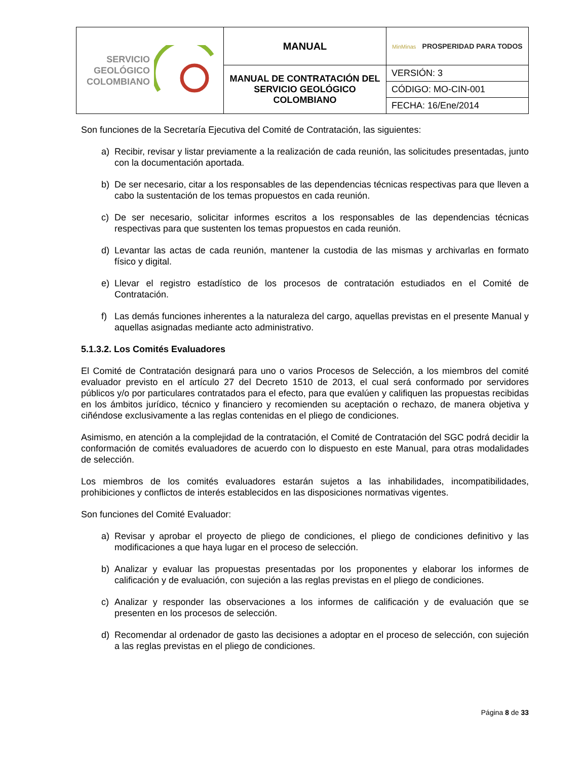| SERVICIO GEOLÓGICO COLOMBIANO | MANUAL | MinMinas PROSPERIDAD PARA TODOS |
| | MANUAL DE CONTRATACIÓN DEL SERVICIO GEOLÓGICO COLOMBIANO | VERSIÓN: 3 |
| | | CÓDIGO: MO-CIN-001 |
| | | FECHA: 16/Ene/2014 |
Son funciones de la Secretaría Ejecutiva del Comité de Contratación, las siguientes:
a) Recibir, revisar y listar previamente a la realización de cada reunión, las solicitudes presentadas, junto con la documentación aportada.
b) De ser necesario, citar a los responsables de las dependencias técnicas respectivas para que lleven a cabo la sustentación de los temas propuestos en cada reunión.
c) De ser necesario, solicitar informes escritos a los responsables de las dependencias técnicas respectivas para que sustenten los temas propuestos en cada reunión.
d) Levantar las actas de cada reunión, mantener la custodia de las mismas y archivarlas en formato físico y digital.
e) Llevar el registro estadístico de los procesos de contratación estudiados en el Comité de Contratación.
f) Las demás funciones inherentes a la naturaleza del cargo, aquellas previstas en el presente Manual y aquellas asignadas mediante acto administrativo.
5.1.3.2. Los Comités Evaluadores
El Comité de Contratación designará para uno o varios Procesos de Selección, a los miembros del comité evaluador previsto en el artículo 27 del Decreto 1510 de 2013, el cual será conformado por servidores públicos y/o por particulares contratados para el efecto, para que evalúen y califiquen las propuestas recibidas en los ámbitos jurídico, técnico y financiero y recomienden su aceptación o rechazo, de manera objetiva y ciñéndose exclusivamente a las reglas contenidas en el pliego de condiciones.
Asimismo, en atención a la complejidad de la contratación, el Comité de Contratación del SGC podrá decidir la conformación de comités evaluadores de acuerdo con lo dispuesto en este Manual, para otras modalidades de selección.
Los miembros de los comités evaluadores estarán sujetos a las inhabilidades, incompatibilidades, prohibiciones y conflictos de interés establecidos en las disposiciones normativas vigentes.
Son funciones del Comité Evaluador:
a) Revisar y aprobar el proyecto de pliego de condiciones, el pliego de condiciones definitivo y las modificaciones a que haya lugar en el proceso de selección.
b) Analizar y evaluar las propuestas presentadas por los proponentes y elaborar los informes de calificación y de evaluación, con sujeción a las reglas previstas en el pliego de condiciones.
c) Analizar y responder las observaciones a los informes de calificación y de evaluación que se presenten en los procesos de selección.
d) Recomendar al ordenador de gasto las decisiones a adoptar en el proceso de selección, con sujeción a las reglas previstas en el pliego de condiciones.
Página 8 de 33